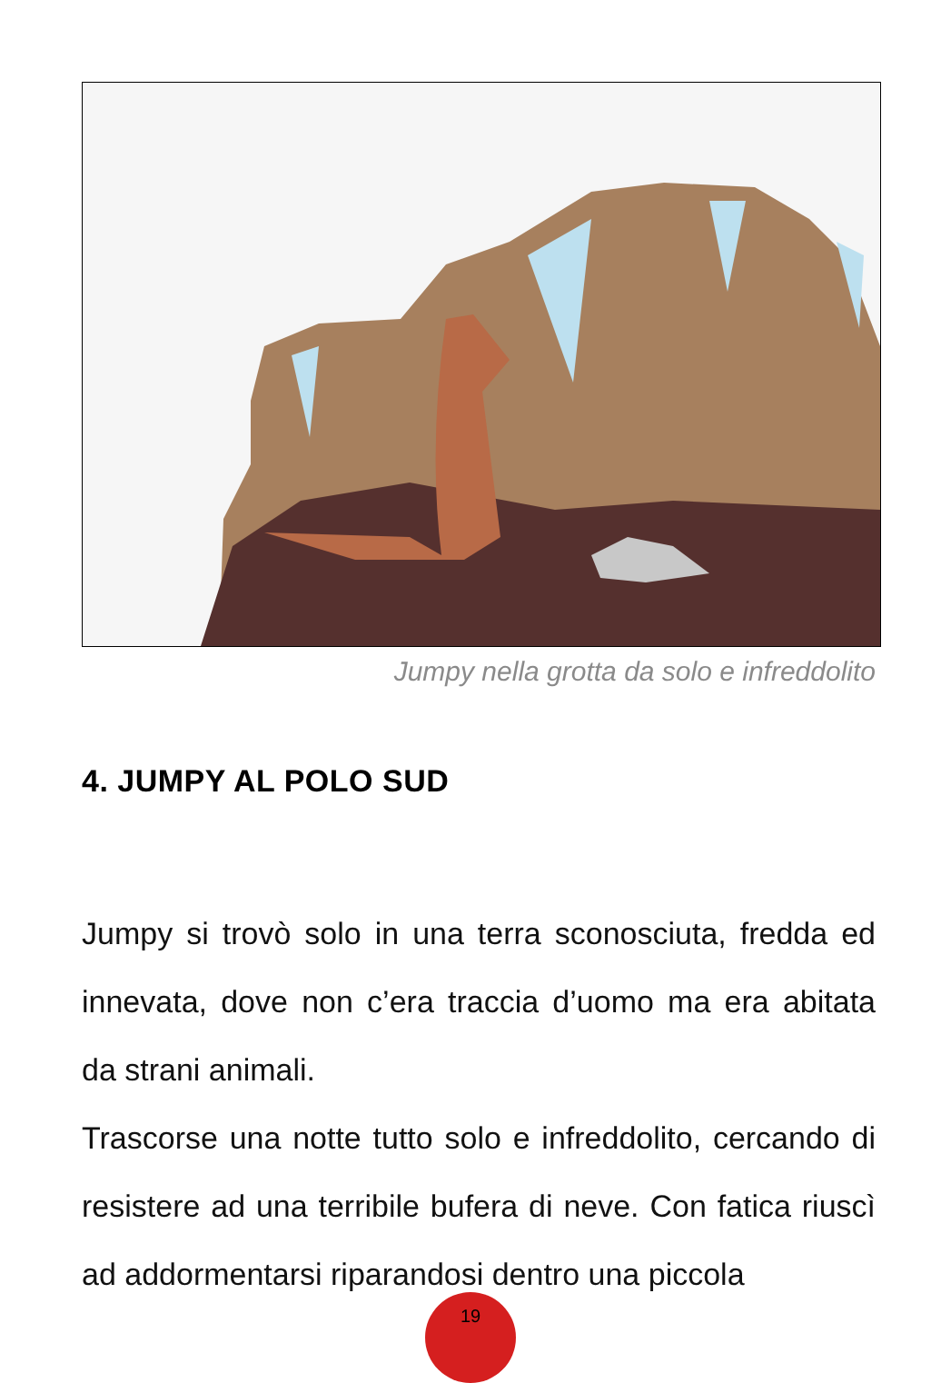Jumpy nella grotta da solo e infreddolito
4. JUMPY AL POLO SUD
Jumpy si trovò solo in una terra sconosciuta, fredda ed innevata, dove non c’era traccia d’uomo ma era abitata da strani animali.
Trascorse una notte tutto solo e infreddolito, cercando di resistere ad una terribile bufera di neve. Con fatica riuscì ad addormentarsi riparandosi dentro una piccola
19